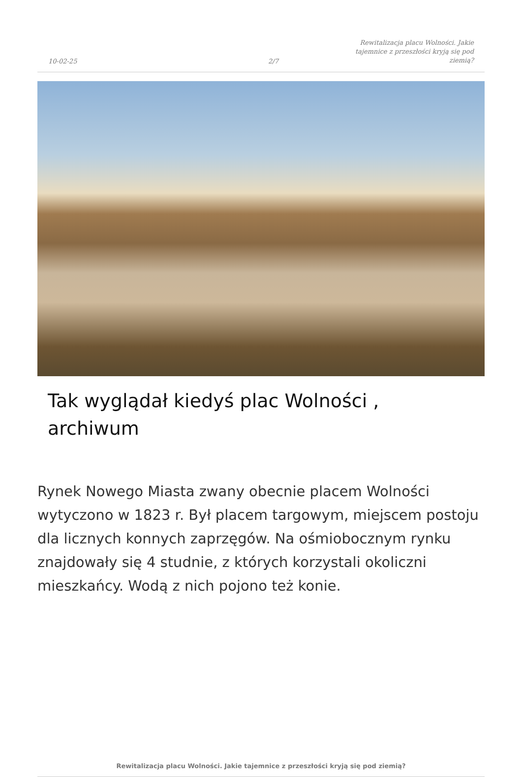10-02-25
2/7
Rewitalizacja placu Wolności. Jakie tajemnice z przeszłości kryją się pod ziemią?
Tak wyglądał kiedyś plac Wolności , archiwum
Rynek Nowego Miasta zwany obecnie placem Wolności wytyczono w 1823 r. Był placem targowym, miejscem postoju dla licznych konnych zaprzęgów. Na ośmiobocznym rynku znajdowały się 4 studnie, z których korzystali okoliczni mieszkańcy. Wodą z nich pojono też konie.
Rewitalizacja placu Wolności. Jakie tajemnice z przeszłości kryją się pod ziemią?